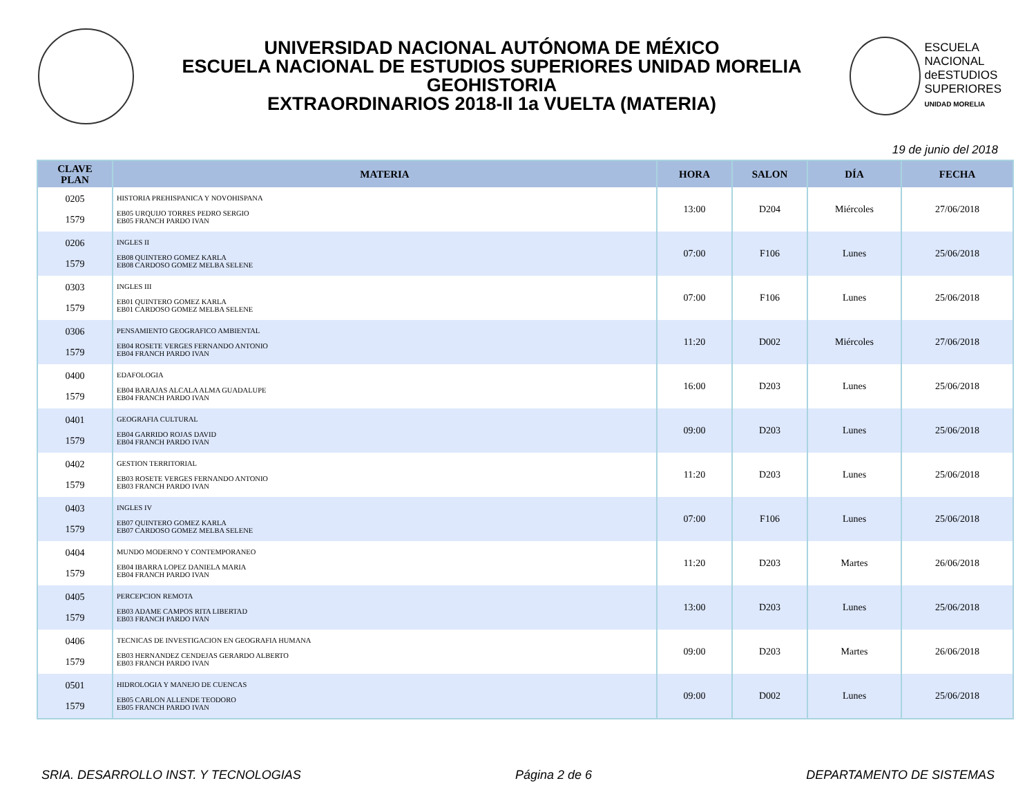UNIVERSIDAD NACIONAL AUTÓNOMA DE MÉXICO
ESCUELA NACIONAL DE ESTUDIOS SUPERIORES UNIDAD MORELIA
GEOHISTORIA
EXTRAORDINARIOS 2018-II 1a VUELTA (MATERIA)
ESCUELA
NACIONAL
deESTUDIOS
SUPERIORES
UNIDAD MORELIA
19 de junio del 2018
| CLAVE PLAN | MATERIA | HORA | SALON | DÍA | FECHA |
| --- | --- | --- | --- | --- | --- |
| 0205 1579 | HISTORIA PREHISPANICA Y NOVOHISPANA EB05 URQUIJO TORRES PEDRO SERGIO EB05 FRANCH PARDO IVAN | 13:00 | D204 | Miércoles | 27/06/2018 |
| 0206 1579 | INGLES II EB08 QUINTERO GOMEZ KARLA EB08 CARDOSO GOMEZ MELBA SELENE | 07:00 | F106 | Lunes | 25/06/2018 |
| 0303 1579 | INGLES III EB01 QUINTERO GOMEZ KARLA EB01 CARDOSO GOMEZ MELBA SELENE | 07:00 | F106 | Lunes | 25/06/2018 |
| 0306 1579 | PENSAMIENTO GEOGRAFICO AMBIENTAL EB04 ROSETE VERGES FERNANDO ANTONIO EB04 FRANCH PARDO IVAN | 11:20 | D002 | Miércoles | 27/06/2018 |
| 0400 1579 | EDAFOLOGIA EB04 BARAJAS ALCALA ALMA GUADALUPE EB04 FRANCH PARDO IVAN | 16:00 | D203 | Lunes | 25/06/2018 |
| 0401 1579 | GEOGRAFIA CULTURAL EB04 GARRIDO ROJAS DAVID EB04 FRANCH PARDO IVAN | 09:00 | D203 | Lunes | 25/06/2018 |
| 0402 1579 | GESTION TERRITORIAL EB03 ROSETE VERGES FERNANDO ANTONIO EB03 FRANCH PARDO IVAN | 11:20 | D203 | Lunes | 25/06/2018 |
| 0403 1579 | INGLES IV EB07 QUINTERO GOMEZ KARLA EB07 CARDOSO GOMEZ MELBA SELENE | 07:00 | F106 | Lunes | 25/06/2018 |
| 0404 1579 | MUNDO MODERNO Y CONTEMPORANEO EB04 IBARRA LOPEZ DANIELA MARIA EB04 FRANCH PARDO IVAN | 11:20 | D203 | Martes | 26/06/2018 |
| 0405 1579 | PERCEPCION REMOTA EB03 ADAME CAMPOS RITA LIBERTAD EB03 FRANCH PARDO IVAN | 13:00 | D203 | Lunes | 25/06/2018 |
| 0406 1579 | TECNICAS DE INVESTIGACION EN GEOGRAFIA HUMANA EB03 HERNANDEZ CENDEJAS GERARDO ALBERTO EB03 FRANCH PARDO IVAN | 09:00 | D203 | Martes | 26/06/2018 |
| 0501 1579 | HIDROLOGIA Y MANEJO DE CUENCAS EB05 CARLON ALLENDE TEODORO EB05 FRANCH PARDO IVAN | 09:00 | D002 | Lunes | 25/06/2018 |
SRIA. DESARROLLO INST. Y TECNOLOGIAS Página 2 de 6 DEPARTAMENTO DE SISTEMAS